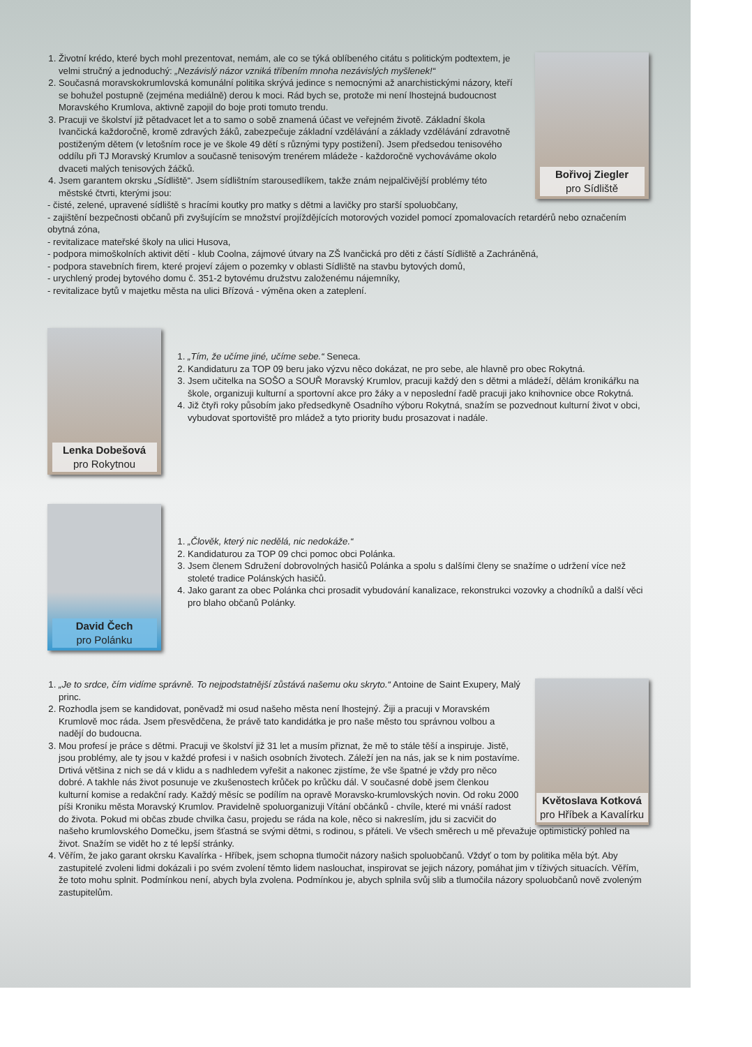Bořivoj Ziegler
pro Sídliště
1. Životní krédo, které bych mohl prezentovat, nemám, ale co se týká oblíbeného citátu s politickým podtextem, je velmi stručný a jednoduchý: „Nezávislý názor vzniká tříbením mnoha nezávislých myšlenek!“
2. Současná moravskokrumlovská komunální politika skrývá jedince s nemocnými až anarchistickými názory, kteří se bohužel postupně (zejména mediálně) derou k moci. Rád bych se, protože mi není lhostejná budoucnost Moravského Krumlova, aktivně zapojil do boje proti tomuto trendu.
3. Pracuji ve školství již pětadvacet let a to samo o sobě znamená účast ve veřejném životě. Základní škola Ivančická každoročně, kromě zdravých žáků, zabezpečuje základní vzdělávání a základy vzdělávání zdravotně postiženým dětem (v letošním roce je ve škole 49 dětí s různými typy postižení). Jsem předsedou tenisového oddílu při TJ Moravský Krumlov a současně tenisovým trenérem mládeže - každoročně vychováváme okolo dvaceti malých tenisových žáčků.
4. Jsem garantem okrsku „Sídliště“. Jsem sídlištním starousedlíkem, takže znám nejpalčivější problémy této městské čtvrti, kterými jsou:
- čisté, zelené, upravené sídliště s hracími koutky pro matky s dětmi a lavičky pro starší spoluobčany,
- zajištění bezpečnosti občanů při zvyšujícím se množství projíždějících motorových vozidel pomocí zpomalovacích retardérů nebo označením obytná zóna,
- revitalizace mateřské školy na ulici Husova,
- podpora mimoškolních aktivit dětí - klub Coolna, zájmové útvary na ZŠ Ivančická pro děti z částí Sídliště a Zachráněná,
- podpora stavebních firem, které projeví zájem o pozemky v oblasti Sídliště na stavbu bytových domů,
- urychlený prodej bytového domu č. 351-2 bytovému družstvu založenému nájemníky,
- revitalizace bytů v majetku města na ulici Břízová - výměna oken a zateplení.
Lenka Dobešová
pro Rokytnou
1. „Tím, že učíme jiné, učíme sebe.“ Seneca.
2. Kandidaturu za TOP 09 beru jako výzvu něco dokázat, ne pro sebe, ale hlavně pro obec Rokytná.
3. Jsem učitelka na SOŠO a SOUŘ Moravský Krumlov, pracuji každý den s dětmi a mládeží, dělám kronikářku na škole, organizuji kulturní a sportovní akce pro žáky a v neposlední řadě pracuji jako knihovnice obce Rokytná.
4. Již čtyři roky působím jako předsedkyně Osadního výboru Rokytná, snažím se pozvednout kulturní život v obci, vybudovat sportoviště pro mládež a tyto priority budu prosazovat i nadále.
David Čech
pro Polánku
1. „Člověk, který nic nedělá, nic nedokáže.“
2. Kandidaturou za TOP 09 chci pomoc obci Polánka.
3. Jsem členem Sdružení dobrovolných hasičů Polánka a spolu s dalšími členy se snažíme o udržení více než stoleté tradice Polánských hasičů.
4. Jako garant za obec Polánka chci prosadit vybudování kanalizace, rekonstrukci vozovky a chodníků a další věci pro blaho občanů Polánky.
Květoslava Kotková
pro Hříbek a Kavalírku
1. „Je to srdce, čím vidíme správně. To nejpodstatnější zůstává našemu oku skryto.“ Antoine de Saint Exupery, Malý princ.
2. Rozhodla jsem se kandidovat, poněvadž mi osud našeho města není lhostejný. Žiji a pracuji v Moravském Krumlově moc ráda. Jsem přesvědčena, že právě tato kandidátka je pro naše město tou správnou volbou a nadějí do budoucna.
3. Mou profesí je práce s dětmi. Pracuji ve školství již 31 let a musím přiznat, že mě to stále těší a inspiruje. Jistě, jsou problémy, ale ty jsou v každé profesi i v našich osobních životech. Záleží jen na nás, jak se k nim postavíme. Drtivá většina z nich se dá v klidu a s nadhledem vyřešit a nakonec zjistíme, že vše špatné je vždy pro něco dobré. A takhle nás život posunuje ve zkušenostech krůček po krůčku dál. V současné době jsem členkou kulturní komise a redakční rady. Každý měsíc se podílím na opravě Moravsko-krumlovských novin. Od roku 2000 píši Kroniku města Moravský Krumlov. Pravidelně spoluorganizuji Vítání občánků - chvíle, které mi vnáší radost do života. Pokud mi občas zbude chvilka času, projedu se ráda na kole, něco si nakreslím, jdu si zacvičit do našeho krumlovského Domečku, jsem šťastná se svými dětmi, s rodinou, s přáteli. Ve všech směrech u mě převažuje optimistický pohled na život. Snažím se vidět ho z té lepší stránky.
4. Věřím, že jako garant okrsku Kavalírka - Hříbek, jsem schopna tlumočit názory našich spoluobčanů. Vždyť o tom by politika měla být. Aby zastupitelé zvoleni lidmi dokázali i po svém zvolení těmto lidem naslouchat, inspirovat se jejich názory, pomáhat jim v tíživých situacích. Věřím, že toto mohu splnit. Podmínkou není, abych byla zvolena. Podmínkou je, abych splnila svůj slib a tlumočila názory spoluobčanů nově zvoleným zastupitelům.